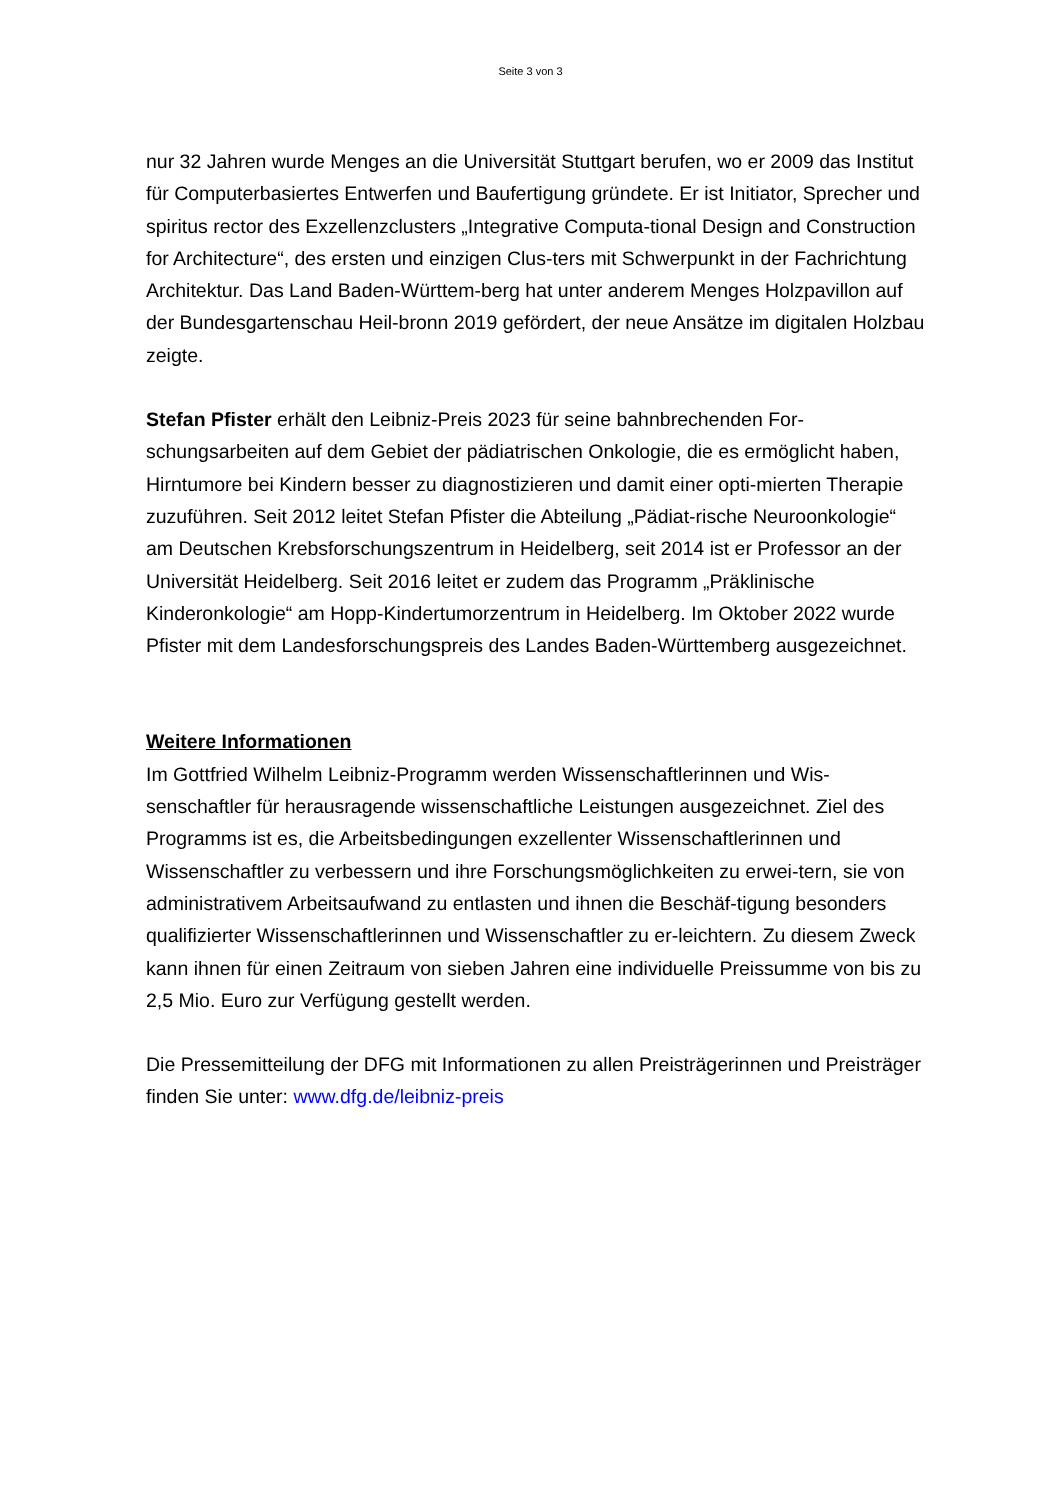Seite 3 von 3
nur 32 Jahren wurde Menges an die Universität Stuttgart berufen, wo er 2009 das Institut für Computerbasiertes Entwerfen und Baufertigung gründete. Er ist Initiator, Sprecher und spiritus rector des Exzellenzclusters „Integrative Computa-tional Design and Construction for Architecture“, des ersten und einzigen Clus-ters mit Schwerpunkt in der Fachrichtung Architektur. Das Land Baden-Württem-berg hat unter anderem Menges Holzpavillon auf der Bundesgartenschau Heil-bronn 2019 gefördert, der neue Ansätze im digitalen Holzbau zeigte.
Stefan Pfister erhält den Leibniz-Preis 2023 für seine bahnbrechenden For-schungsarbeiten auf dem Gebiet der pädiatrischen Onkologie, die es ermöglicht haben, Hirntumore bei Kindern besser zu diagnostizieren und damit einer opti-mierten Therapie zuzuführen. Seit 2012 leitet Stefan Pfister die Abteilung „Pädiat-rische Neuroonkologie“ am Deutschen Krebsforschungszentrum in Heidelberg, seit 2014 ist er Professor an der Universität Heidelberg. Seit 2016 leitet er zudem das Programm „Präklinische Kinderonkologie“ am Hopp-Kindertumorzentrum in Heidelberg. Im Oktober 2022 wurde Pfister mit dem Landesforschungspreis des Landes Baden-Württemberg ausgezeichnet.
Weitere Informationen
Im Gottfried Wilhelm Leibniz-Programm werden Wissenschaftlerinnen und Wis-senschaftler für herausragende wissenschaftliche Leistungen ausgezeichnet. Ziel des Programms ist es, die Arbeitsbedingungen exzellenter Wissenschaftlerinnen und Wissenschaftler zu verbessern und ihre Forschungsmöglichkeiten zu erwei-tern, sie von administrativem Arbeitsaufwand zu entlasten und ihnen die Beschäf-tigung besonders qualifizierter Wissenschaftlerinnen und Wissenschaftler zu er-leichtern. Zu diesem Zweck kann ihnen für einen Zeitraum von sieben Jahren eine individuelle Preissumme von bis zu 2,5 Mio. Euro zur Verfügung gestellt werden.
Die Pressemitteilung der DFG mit Informationen zu allen Preisträgerinnen und Preisträger finden Sie unter: www.dfg.de/leibniz-preis